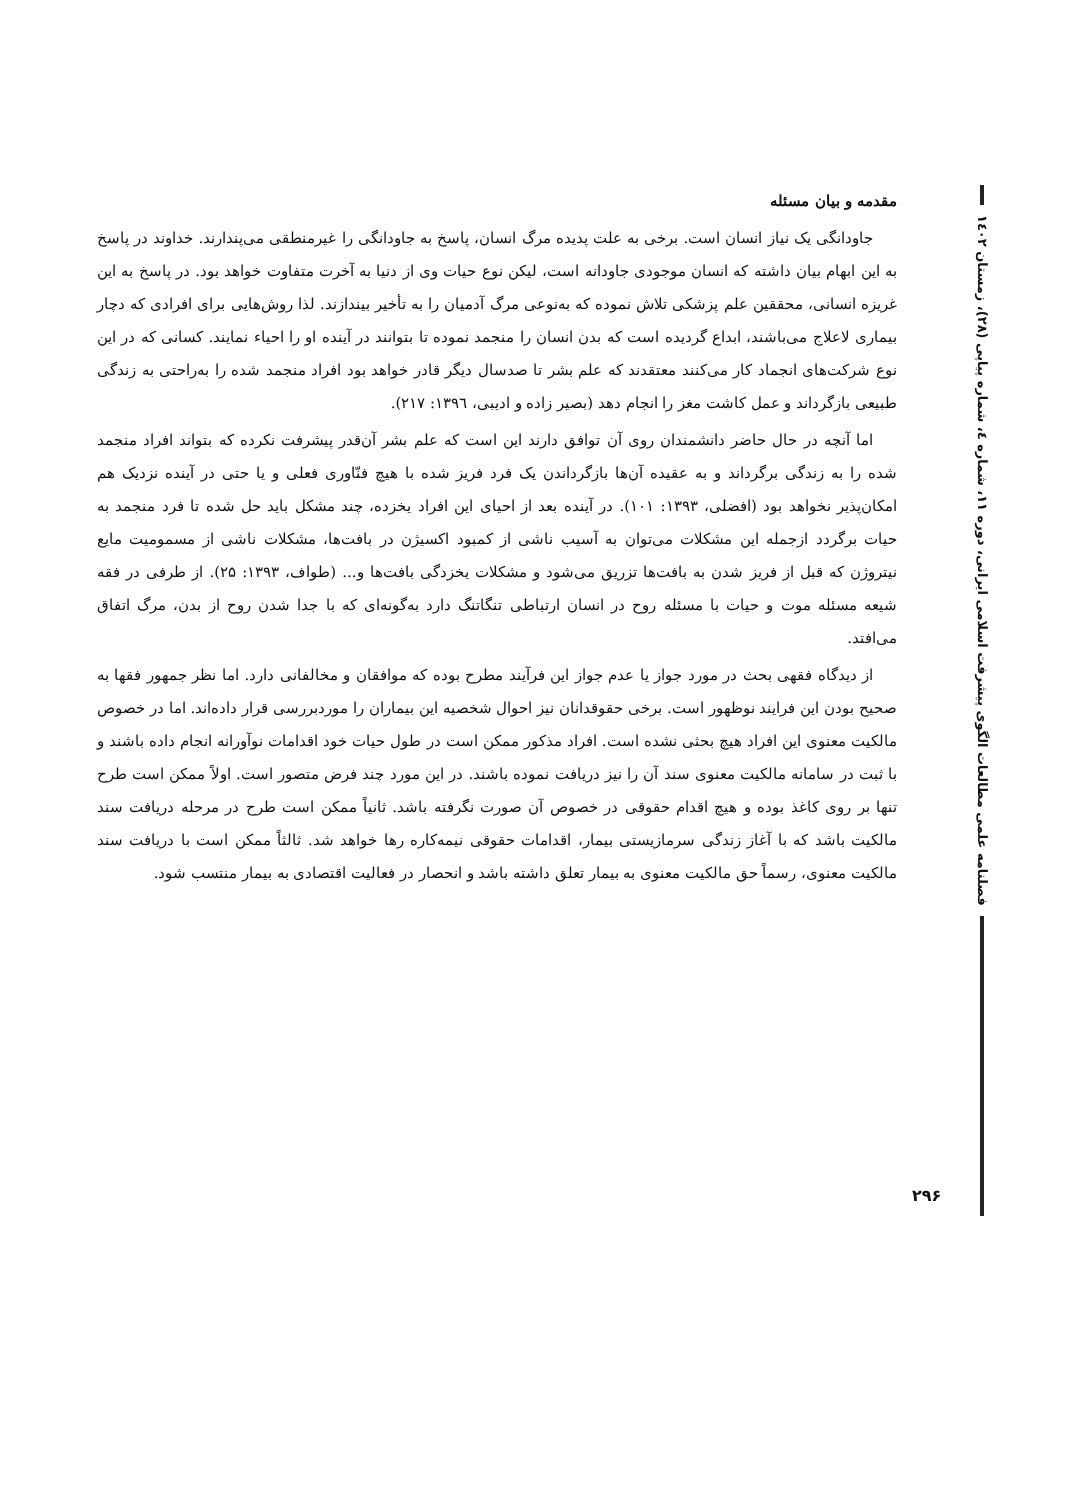فصلنامه علمی مطالعات الگوی پیشرفت اسلامی ایرانی، دوره ۱۱، شماره ٤، شماره پیاپی (۲۸)، زمستان ۱٤۰۲
مقدمه و بیان مسئله
جاودانگی یک نیاز انسان است. برخی به علت پدیده مرگ انسان، پاسخ به جاودانگی را غیرمنطقی می‌پندارند. خداوند در پاسخ به این ابهام بیان داشته که انسان موجودی جاودانه است، لیکن نوع حیات وی از دنیا به آخرت متفاوت خواهد بود. در پاسخ به این غریزه انسانی، محققین علم پزشکی تلاش نموده که به‌نوعی مرگ آدمیان را به تأخیر بیندازند. لذا روش‌هایی برای افرادی که دچار بیماری لاعلاج می‌باشند، ابداع گردیده است که بدن انسان را منجمد نموده تا بتوانند در آینده او را احیاء نمایند. کسانی که در این نوع شرکت‌های انجماد کار می‌کنند معتقدند که علم بشر تا صدسال دیگر قادر خواهد بود افراد منجمد شده را به‌راحتی به زندگی طبیعی بازگرداند و عمل کاشت مغز را انجام دهد (بصیر زاده و ادیبی، ١٣٩٦: ٢١٧).
اما آنچه در حال حاضر دانشمندان روی آن توافق دارند این است که علم بشر آن‌قدر پیشرفت نکرده که بتواند افراد منجمد شده را به زندگی برگرداند و به عقیده آن‌ها بازگرداندن یک فرد فریز شده با هیچ فنّاوری فعلی و یا حتی در آینده نزدیک هم امکان‌پذیر نخواهد بود (افضلی، ۱۳۹۳: ۱۰۱). در آینده بعد از احیای این افراد یخزده، چند مشکل باید حل شده تا فرد منجمد به حیات برگردد ازجمله این مشکلات می‌توان به آسیب ناشی از کمبود اکسیژن در بافت‌ها، مشکلات ناشی از مسمومیت مایع نیتروژن که قبل از فریز شدن به بافت‌ها تزریق می‌شود و مشکلات یخزدگی بافت‌ها و... (طواف، ۱۳۹۳: ۲۵). از طرفی در فقه شیعه مسئله موت و حیات با مسئله روح در انسان ارتباطی تنگاتنگ دارد به‌گونه‌ای که با جدا شدن روح از بدن، مرگ اتفاق می‌افتد.
از دیدگاه فقهی بحث در مورد جواز یا عدم جواز این فرآیند مطرح بوده که موافقان و مخالفانی دارد. اما نظر جمهور فقها به صحیح بودن این فرایند نوظهور است. برخی حقوقدانان نیز احوال شخصیه این بیماران را موردبررسی قرار داده‌اند. اما در خصوص مالکیت معنوی این افراد هیچ بحثی نشده است. افراد مذکور ممکن است در طول حیات خود اقدامات نوآورانه انجام داده باشند و با ثبت در سامانه مالکیت معنوی سند آن را نیز دریافت نموده باشند. در این مورد چند فرض متصور است. اولاً ممکن است طرح تنها بر روی کاغذ بوده و هیچ اقدام حقوقی در خصوص آن صورت نگرفته باشد. ثانیاً ممکن است طرح در مرحله دریافت سند مالکیت باشد که با آغاز زندگی سرمازیستی بیمار، اقدامات حقوقی نیمه‌کاره رها خواهد شد. ثالثاً ممکن است با دریافت سند مالکیت معنوی، رسماً حق مالکیت معنوی به بیمار تعلق داشته باشد و انحصار در فعالیت اقتصادی به بیمار منتسب شود.
۲۹۶